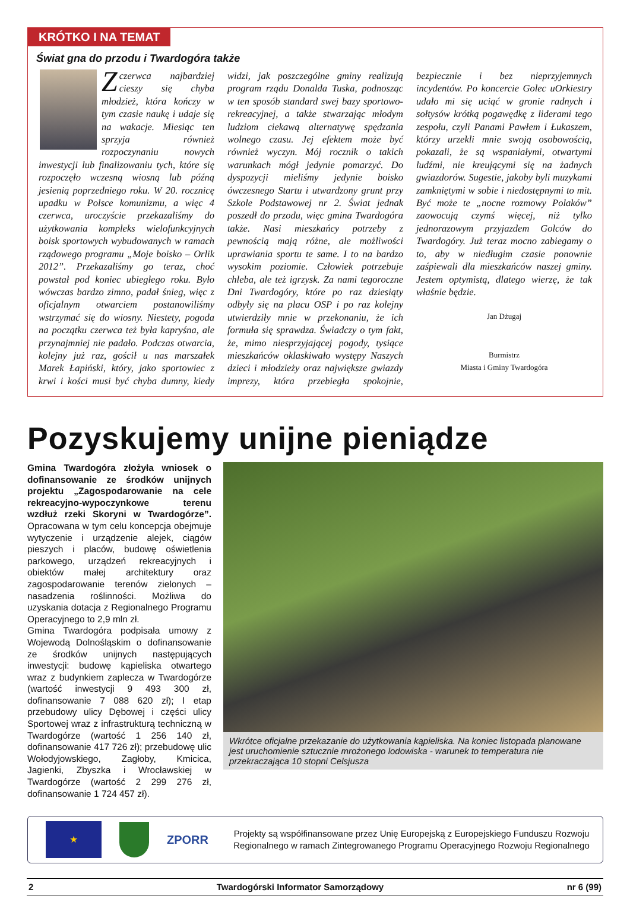KRÓTKO I NA TEMAT
Świat gna do przodu i Twardogóra także
Z czerwca najbardziej cieszy się chyba młodzież, która kończy w tym czasie naukę i udaje się na wakacje. Miesiąc ten sprzyja również rozpoczynaniu nowych inwestycji lub finalizowaniu tych, które się rozpoczęło wczesną wiosną lub późną jesienią poprzedniego roku. W 20. rocznicę upadku w Polsce komunizmu, a więc 4 czerwca, uroczyście przekazaliśmy do użytkowania kompleks wielofunkcyjnych boisk sportowych wybudowanych w ramach rządowego programu „Moje boisko – Orlik 2012”. Przekazaliśmy go teraz, choć powstał pod koniec ubiegłego roku. Było wówczas bardzo zimno, padał śnieg, więc z oficjalnym otwarciem postanowiliśmy wstrzymać się do wiosny. Niestety, pogoda na początku czerwca też była kapryśna, ale przynajmniej nie padało. Podczas otwarcia, kolejny już raz, gościł u nas marszałek Marek Łapiński, który, jako sportowiec z krwi i kości musi być chyba dumny, kiedy widzi, jak poszczególne gminy realizują program rządu Donalda Tuska, podnosząc w ten sposób standard swej bazy sportowo-rekreacyjnej, a także stwarzając młodym ludziom ciekawą alternatywę spędzania wolnego czasu. Jej efektem może być również wyczyn. Mój rocznik o takich warunkach mógł jedynie pomarzyć. Do dyspozycji mieliśmy jedynie boisko ówczesnego Startu i utwardzony grunt przy Szkole Podstawowej nr 2. Świat jednak poszedł do przodu, więc gmina Twardogóra także. Nasi mieszkańcy potrzeby z pewnością mają różne, ale możliwości uprawiania sportu te same. I to na bardzo wysokim poziomie. Człowiek potrzebuje chleba, ale też igrzysk. Za nami tegoroczne Dni Twardogóry, które po raz dziesiąty odbyły się na placu OSP i po raz kolejny utwierdziły mnie w przekonaniu, że ich formuła się sprawdza. Świadczy o tym fakt, że, mimo niesprzyjającej pogody, tysiące mieszkańców oklaskiwało występy Naszych dzieci i młodzieży oraz największe gwiazdy imprezy, która przebiegła spokojnie, bezpiecznie i bez nieprzyjemnych incydentów. Po koncercie Golec uOrkiestry udało mi się uciąć w gronie radnych i sołtysów krótką pogawędkę z liderami tego zespołu, czyli Panami Pawłem i Łukaszem, którzy urzekli mnie swoją osobowością, pokazali, że są wspaniałymi, otwartymi ludźmi, nie kreującymi się na żadnych gwiazdorów. Sugestie, jakoby byli muzykami zamkniętymi w sobie i niedostępnymi to mit. Być może te „nocne rozmowy Polaków” zaowocują czymś więcej, niż tylko jednorazowym przyjazdem Golców do Twardogóry. Już teraz mocno zabiegamy o to, aby w niedługim czasie ponownie zaśpiewali dla mieszkańców naszej gminy. Jestem optymistą, dlatego wierzę, że tak właśnie będzie.
Jan Dżugaj
Burmistrz
Miasta i Gminy Twardogóra
Pozyskujemy unijne pieniądze
Gmina Twardogóra złożyła wniosek o dofinansowanie ze środków unijnych projektu „Zagospodarowanie na cele rekreacyjno-wypoczynkowe terenu wzdłuż rzeki Skoryni w Twardogórze”. Opracowana w tym celu koncepcja obejmuje wytyczenie i urządzenie alejek, ciągów pieszych i placów, budowę oświetlenia parkowego, urządzeń rekreacyjnych i obiektów małej architektury oraz zagospodarowanie terenów zielonych – nasadzenia roślinności. Możliwa do uzyskania dotacja z Regionalnego Programu Operacyjnego to 2,9 mln zł.
Gmina Twardogóra podpisała umowy z Wojewodą Dolnośląskim o dofinansowanie ze środków unijnych następujących inwestycji: budowę kąpieliska otwartego wraz z budynkiem zaplecza w Twardogórze (wartość inwestycji 9 493 300 zł, dofinansowanie 7 088 620 zł); I etap przebudowy ulicy Dębowej i części ulicy Sportowej wraz z infrastrukturą techniczną w Twardogórze (wartość 1 256 140 zł, dofinansowanie 417 726 zł); przebudowę ulic Wołodyjowskiego, Zagłoby, Kmicica, Jagienki, Zbyszka i Wrocławskiej w Twardogórze (wartość 2 299 276 zł, dofinansowanie 1 724 457 zł).
Wkrótce oficjalne przekazanie do użytkowania kąpieliska. Na koniec listopada planowane jest uruchomienie sztucznie mrożonego lodowiska - warunek to temperatura nie przekraczająca 10 stopni Celsjusza
★
ZPORR
Projekty są współfinansowane przez Unię Europejską z Europejskiego Funduszu Rozwoju Regionalnego w ramach Zintegrowanego Programu Operacyjnego Rozwoju Regionalnego
2 Twardogórski Informator Samorządowy nr 6 (99)